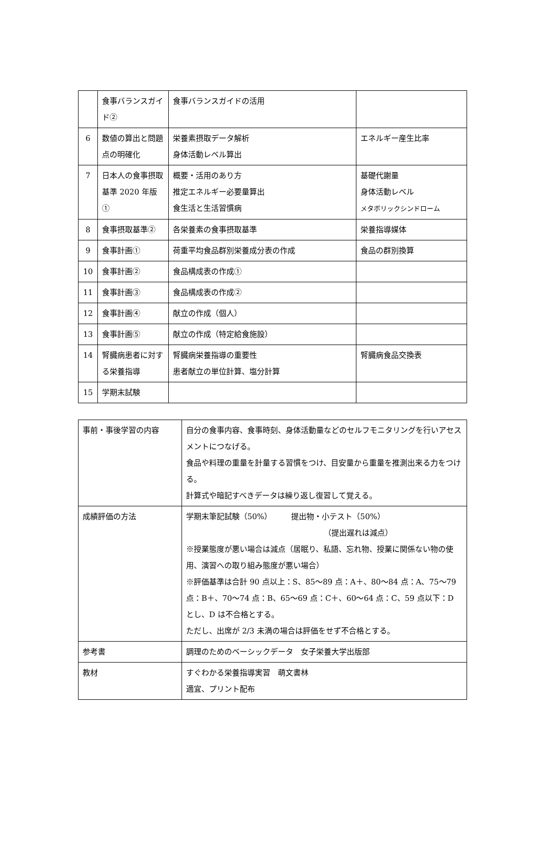| | 食事バランスガイド② | 食事バランスガイドの活用 | |
| 6 | 数値の算出と問題点の明確化 | 栄養素摂取データ解析 身体活動レベル算出 | エネルギー産生比率 |
| 7 | 日本人の食事摂取基準 2020 年版① | 概要・活用のあり方 推定エネルギー必要量算出 食生活と生活習慣病 | 基礎代謝量 身体活動レベル メタボリックシンドローム |
| 8 | 食事摂取基準② | 各栄養素の食事摂取基準 | 栄養指導媒体 |
| 9 | 食事計画① | 荷重平均食品群別栄養成分表の作成 | 食品の群別換算 |
| 10 | 食事計画② | 食品構成表の作成① | |
| 11 | 食事計画③ | 食品構成表の作成② | |
| 12 | 食事計画④ | 献立の作成（個人） | |
| 13 | 食事計画⑤ | 献立の作成（特定給食施設） | |
| 14 | 腎臓病患者に対する栄養指導 | 腎臓病栄養指導の重要性 患者献立の単位計算、塩分計算 | 腎臓病食品交換表 |
| 15 | 学期末試験 | | |
| 事前・事後学習の内容 | 自分の食事内容、食事時刻、身体活動量などのセルフモニタリングを行いアセスメントにつなげる。 食品や料理の重量を計量する習慣をつけ、目安量から重量を推測出来る力をつける。 計算式や暗記すべきデータは繰り返し復習して覚える。 |
| 成績評価の方法 | 学期末筆記試験（50%） 提出物・小テスト（50%） （提出遅れは減点） ※授業態度が悪い場合は減点（居眠り、私語、忘れ物、授業に関係ない物の使用、演習への取り組み態度が悪い場合） ※評価基準は合計 90 点以上：S、85～89 点：A＋、80～84 点：A、75～79 点：B＋、70～74 点：B、65～69 点：C＋、60～64 点：C、59 点以下：D とし、D は不合格とする。 ただし、出席が 2/3 未満の場合は評価をせず不合格とする。 |
| 参考書 | 調理のためのベーシックデータ 女子栄養大学出版部 |
| 教材 | すぐわかる栄養指導実習 萌文書林 適宜、プリント配布 |